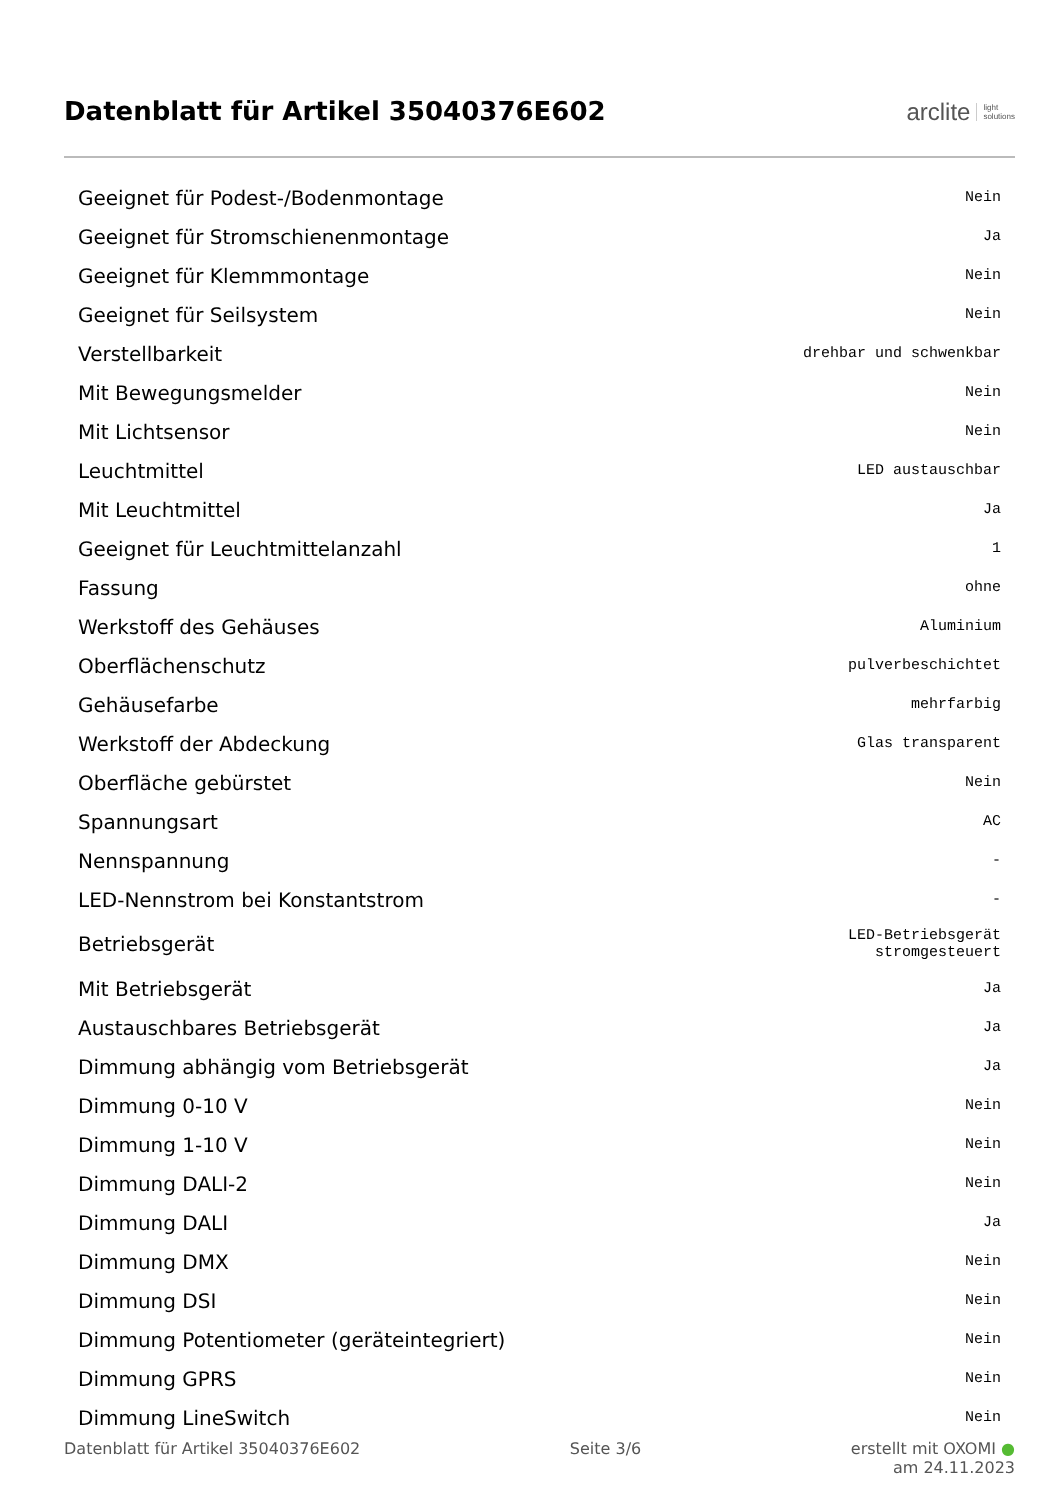Datenblatt für Artikel 35040376E602
arclite light
solutions
| Geeignet für Podest-/Bodenmontage | Nein |
| Geeignet für Stromschienenmontage | Ja |
| Geeignet für Klemmmontage | Nein |
| Geeignet für Seilsystem | Nein |
| Verstellbarkeit | drehbar und schwenkbar |
| Mit Bewegungsmelder | Nein |
| Mit Lichtsensor | Nein |
| Leuchtmittel | LED austauschbar |
| Mit Leuchtmittel | Ja |
| Geeignet für Leuchtmittelanzahl | 1 |
| Fassung | ohne |
| Werkstoff des Gehäuses | Aluminium |
| Oberflächenschutz | pulverbeschichtet |
| Gehäusefarbe | mehrfarbig |
| Werkstoff der Abdeckung | Glas transparent |
| Oberfläche gebürstet | Nein |
| Spannungsart | AC |
| Nennspannung | - |
| LED-Nennstrom bei Konstantstrom | - |
| Betriebsgerät | LED-Betriebsgerät stromgesteuert |
| Mit Betriebsgerät | Ja |
| Austauschbares Betriebsgerät | Ja |
| Dimmung abhängig vom Betriebsgerät | Ja |
| Dimmung 0-10 V | Nein |
| Dimmung 1-10 V | Nein |
| Dimmung DALI-2 | Nein |
| Dimmung DALI | Ja |
| Dimmung DMX | Nein |
| Dimmung DSI | Nein |
| Dimmung Potentiometer (geräteintegriert) | Nein |
| Dimmung GPRS | Nein |
| Dimmung LineSwitch | Nein |
Datenblatt für Artikel 35040376E602 Seite 3/6 erstellt mit OXOMI ●
am 24.11.2023